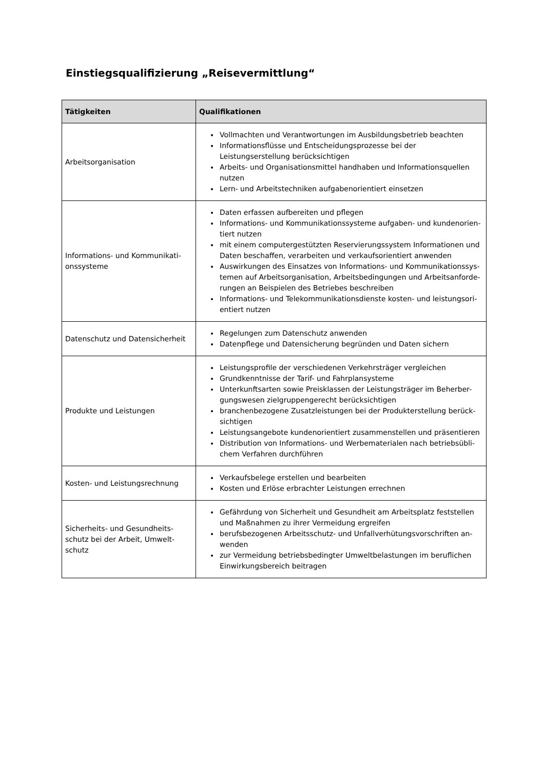Einstiegsqualifizierung „Reisevermittlung“
| Tätigkeiten | Qualifikationen |
| --- | --- |
| Arbeitsorganisation | Vollmachten und Verantwortungen im Ausbildungsbetrieb beachten Informationsflüsse und Entscheidungsprozesse bei der Leistungserstellung berücksichtigen Arbeits- und Organisationsmittel handhaben und Informationsquellen nutzen Lern- und Arbeitstechniken aufgabenorientiert einsetzen |
| Informations- und Kommunikati-onssysteme | Daten erfassen aufbereiten und pflegen Informations- und Kommunikationssysteme aufgaben- und kundenorien-tiert nutzen mit einem computergestützten Reservierungssystem Informationen und Daten beschaffen, verarbeiten und verkaufsorientiert anwenden Auswirkungen des Einsatzes von Informations- und Kommunikationssys-temen auf Arbeitsorganisation, Arbeitsbedingungen und Arbeitsanforde-rungen an Beispielen des Betriebes beschreiben Informations- und Telekommunikationsdienste kosten- und leistungsori-entiert nutzen |
| Datenschutz und Datensicherheit | Regelungen zum Datenschutz anwenden Datenpflege und Datensicherung begründen und Daten sichern |
| Produkte und Leistungen | Leistungsprofile der verschiedenen Verkehrsträger vergleichen Grundkenntnisse der Tarif- und Fahrplansysteme Unterkunftsarten sowie Preisklassen der Leistungsträger im Beherber-gungswesen zielgruppengerecht berücksichtigen branchenbezogene Zusatzleistungen bei der Produkterstellung berück-sichtigen Leistungsangebote kundenorientiert zusammenstellen und präsentieren Distribution von Informations- und Werbematerialen nach betriebsübli-chem Verfahren durchführen |
| Kosten- und Leistungsrechnung | Verkaufsbelege erstellen und bearbeiten Kosten und Erlöse erbrachter Leistungen errechnen |
| Sicherheits- und Gesundheits-schutz bei der Arbeit, Umwelt-schutz | Gefährdung von Sicherheit und Gesundheit am Arbeitsplatz feststellen und Maßnahmen zu ihrer Vermeidung ergreifen berufsbezogenen Arbeitsschutz- und Unfallverhütungsvorschriften an-wenden zur Vermeidung betriebsbedingter Umweltbelastungen im beruflichen Einwirkungsbereich beitragen |